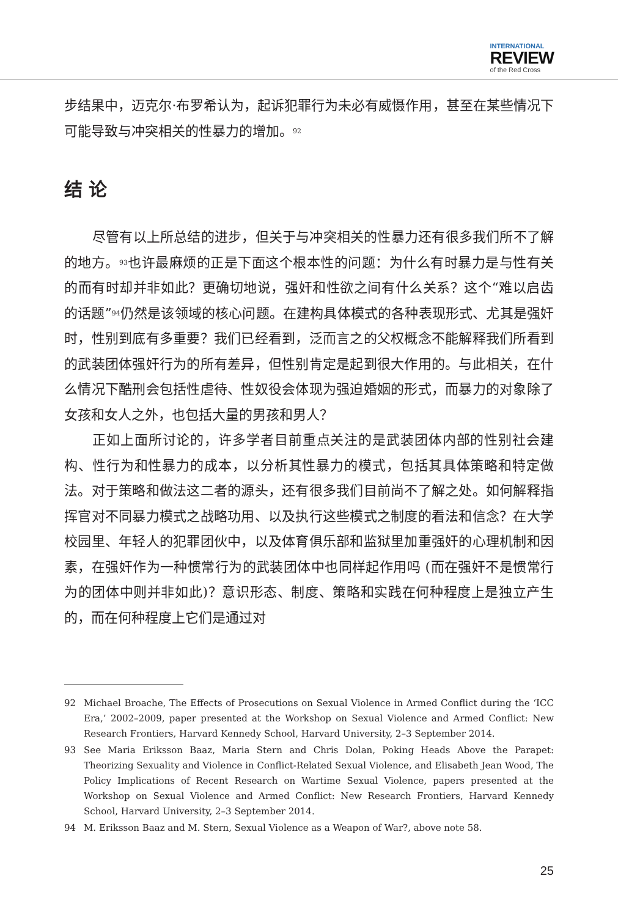INTERNATIONAL
REVIEW
of the Red Cross
步结果中，迈克尔·布罗希认为，起诉犯罪行为未必有威慑作用，甚至在某些情况下可能导致与冲突相关的性暴力的增加。<sup>92</sup>
结 论
尽管有以上所总结的进步，但关于与冲突相关的性暴力还有很多我们所不了解的地方。<sup>93</sup>也许最麻烦的正是下面这个根本性的问题：为什么有时暴力是与性有关的而有时却并非如此？更确切地说，强奸和性欲之间有什么关系？这个“难以启齿的话题”<sup>94</sup>仍然是该领域的核心问题。在建构具体模式的各种表现形式、尤其是强奸时，性别到底有多重要？我们已经看到，泛而言之的父权概念不能解释我们所看到的武装团体强奸行为的所有差异，但性别肯定是起到很大作用的。与此相关，在什么情况下酷刑会包括性虐待、性奴役会体现为强迫婚姻的形式，而暴力的对象除了女孩和女人之外，也包括大量的男孩和男人？
正如上面所讨论的，许多学者目前重点关注的是武装团体内部的性别社会建构、性行为和性暴力的成本，以分析其性暴力的模式，包括其具体策略和特定做法。对于策略和做法这二者的源头，还有很多我们目前尚不了解之处。如何解释指挥官对不同暴力模式之战略功用、以及执行这些模式之制度的看法和信念？在大学校园里、年轻人的犯罪团伙中，以及体育俱乐部和监狱里加重强奸的心理机制和因素，在强奸作为一种惯常行为的武装团体中也同样起作用吗 (而在强奸不是惯常行为的团体中则并非如此)？意识形态、制度、策略和实践在何种程度上是独立产生的，而在何种程度上它们是通过对
92 Michael Broache, The Effects of Prosecutions on Sexual Violence in Armed Conflict during the ‘ICC Era,’ 2002–2009, paper presented at the Workshop on Sexual Violence and Armed Conflict: New Research Frontiers, Harvard Kennedy School, Harvard University, 2–3 September 2014.
93 See Maria Eriksson Baaz, Maria Stern and Chris Dolan, Poking Heads Above the Parapet: Theorizing Sexuality and Violence in Conflict-Related Sexual Violence, and Elisabeth Jean Wood, The Policy Implications of Recent Research on Wartime Sexual Violence, papers presented at the Workshop on Sexual Violence and Armed Conflict: New Research Frontiers, Harvard Kennedy School, Harvard University, 2–3 September 2014.
94 M. Eriksson Baaz and M. Stern, Sexual Violence as a Weapon of War?, above note 58.
25